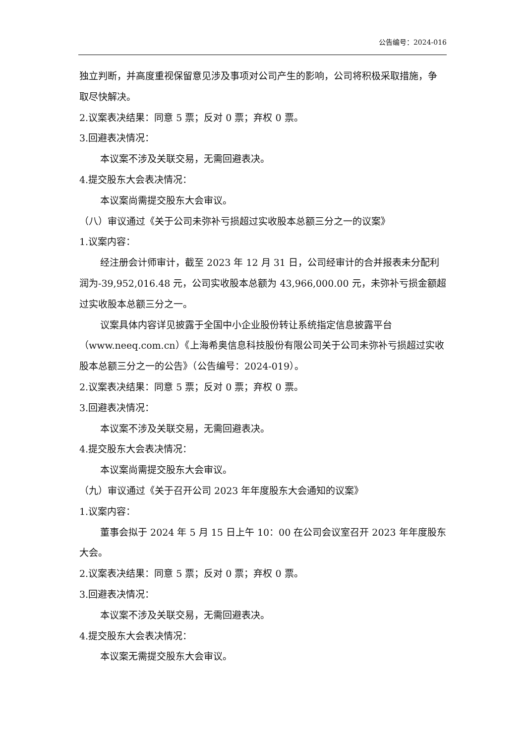公告编号：2024-016
独立判断，并高度重视保留意见涉及事项对公司产生的影响，公司将积极采取措施，争取尽快解决。
2.议案表决结果：同意 5 票；反对 0 票；弃权 0 票。
3.回避表决情况：
本议案不涉及关联交易，无需回避表决。
4.提交股东大会表决情况：
本议案尚需提交股东大会审议。
（八）审议通过《关于公司未弥补亏损超过实收股本总额三分之一的议案》
1.议案内容：
经注册会计师审计，截至 2023 年 12 月 31 日，公司经审计的合并报表未分配利润为-39,952,016.48 元，公司实收股本总额为 43,966,000.00 元，未弥补亏损金额超过实收股本总额三分之一。
议案具体内容详见披露于全国中小企业股份转让系统指定信息披露平台（www.neeq.com.cn）《上海希奥信息科技股份有限公司关于公司未弥补亏损超过实收股本总额三分之一的公告》（公告编号：2024-019）。
2.议案表决结果：同意 5 票；反对 0 票；弃权 0 票。
3.回避表决情况：
本议案不涉及关联交易，无需回避表决。
4.提交股东大会表决情况：
本议案尚需提交股东大会审议。
（九）审议通过《关于召开公司 2023 年年度股东大会通知的议案》
1.议案内容：
董事会拟于 2024 年 5 月 15 日上午 10：00 在公司会议室召开 2023 年年度股东大会。
2.议案表决结果：同意 5 票；反对 0 票；弃权 0 票。
3.回避表决情况：
本议案不涉及关联交易，无需回避表决。
4.提交股东大会表决情况：
本议案无需提交股东大会审议。